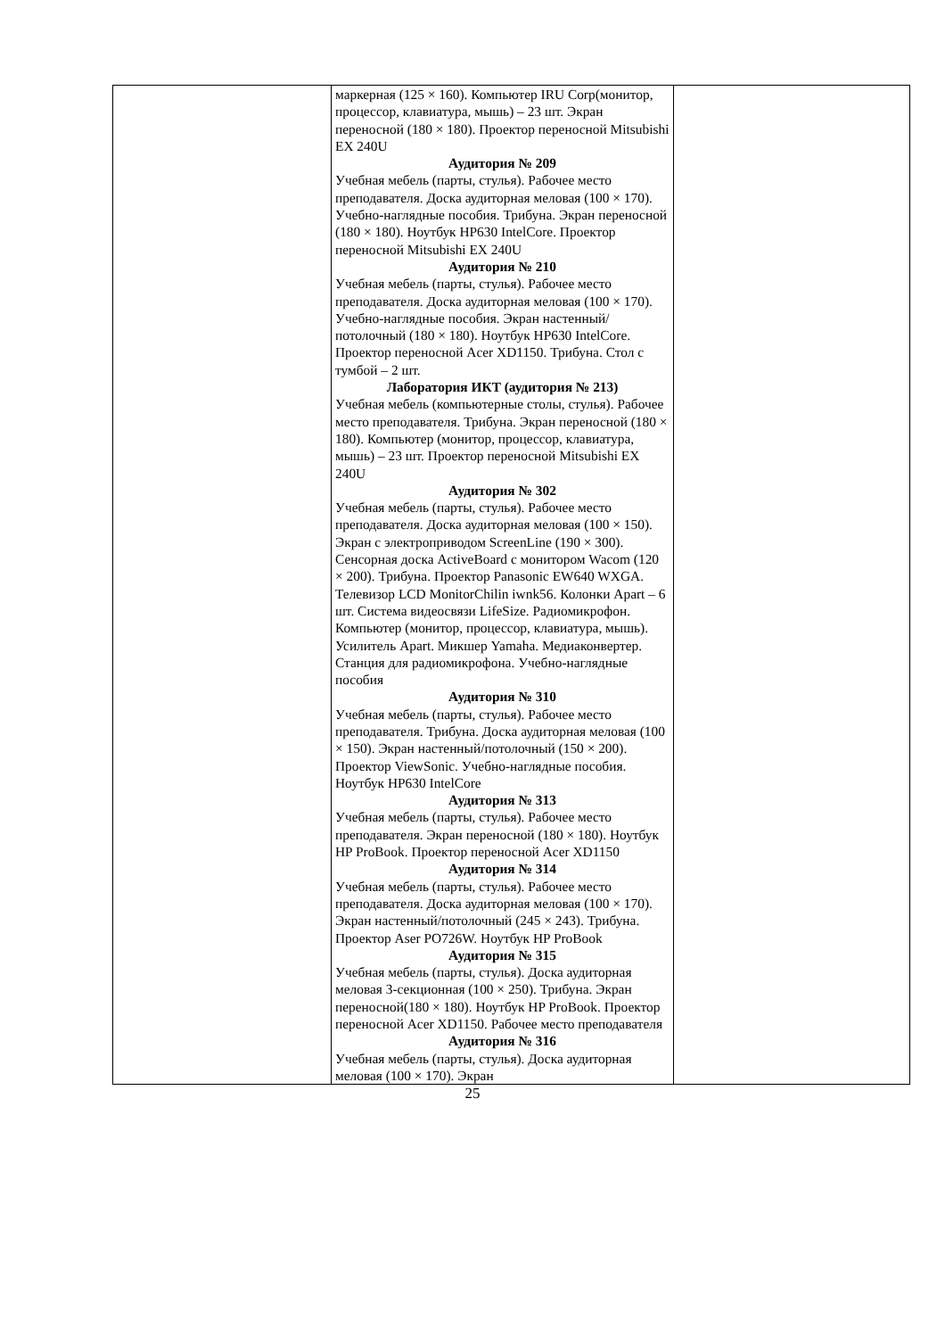| | маркерная (125 × 160). Компьютер IRU Corp(монитор, процессор, клавиатура, мышь) – 23 шт. Экран переносной (180 × 180). Проектор переносной Mitsubishi EX 240U Аудитория № 209 Учебная мебель (парты, стулья). Рабочее место преподавателя. Доска аудиторная меловая (100 × 170). Учебно-наглядные пособия. Трибуна. Экран переносной (180 × 180). Ноутбук HP630 IntelCore. Проектор переносной Mitsubishi EX 240U Аудитория № 210 Учебная мебель (парты, стулья). Рабочее место преподавателя. Доска аудиторная меловая (100 × 170). Учебно-наглядные пособия. Экран настенный/потолочный (180 × 180). Ноутбук HP630 IntelCore. Проектор переносной Acer XD1150. Трибуна. Стол с тумбой – 2 шт. Лаборатория ИКТ (аудитория № 213) Учебная мебель (компьютерные столы, стулья). Рабочее место преподавателя. Трибуна. Экран переносной (180 × 180). Компьютер (монитор, процессор, клавиатура, мышь) – 23 шт. Проектор переносной Mitsubishi EX 240U Аудитория № 302 Учебная мебель (парты, стулья). Рабочее место преподавателя. Доска аудиторная меловая (100 × 150). Экран с электроприводом ScreenLine (190 × 300). Сенсорная доска ActiveBoard с монитором Wacom (120 × 200). Трибуна. Проектор Panasonic EW640 WXGA. Телевизор LCD MonitorChilin iwnk56. Колонки Apart – 6 шт. Система видеосвязи LifeSize. Радиомикрофон. Компьютер (монитор, процессор, клавиатура, мышь). Усилитель Apart. Микшер Yamaha. Медиаконвертер. Станция для радиомикрофона. Учебно-наглядные пособия Аудитория № 310 Учебная мебель (парты, стулья). Рабочее место преподавателя. Трибуна. Доска аудиторная меловая (100 × 150). Экран настенный/потолочный (150 × 200). Проектор ViewSonic. Учебно-наглядные пособия. Ноутбук HP630 IntelCore Аудитория № 313 Учебная мебель (парты, стулья). Рабочее место преподавателя. Экран переносной (180 × 180). Ноутбук HP ProBook. Проектор переносной Acer XD1150 Аудитория № 314 Учебная мебель (парты, стулья). Рабочее место преподавателя. Доска аудиторная меловая (100 × 170). Экран настенный/потолочный (245 × 243). Трибуна. Проектор Aser PO726W. Ноутбук HP ProBook Аудитория № 315 Учебная мебель (парты, стулья). Доска аудиторная меловая 3-секционная (100 × 250). Трибуна. Экран переносной(180 × 180). Ноутбук HP ProBook. Проектор переносной Acer XD1150. Рабочее место преподавателя Аудитория № 316 Учебная мебель (парты, стулья). Доска аудиторная меловая (100 × 170). Экран | |
25